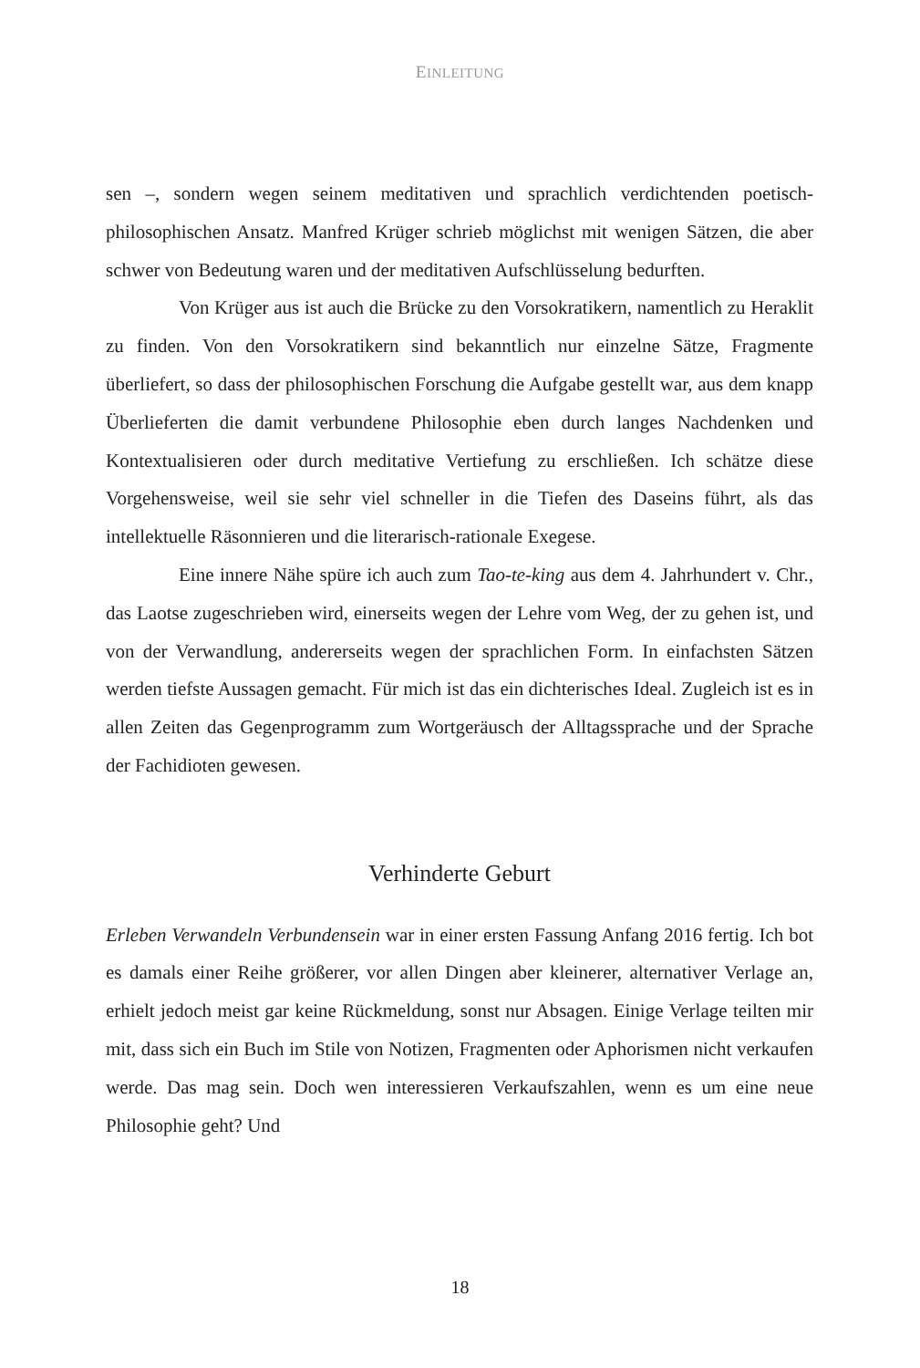EINLEITUNG
sen –, sondern wegen seinem meditativen und sprachlich verdichtenden poetisch-philosophischen Ansatz. Manfred Krüger schrieb möglichst mit wenigen Sätzen, die aber schwer von Bedeutung waren und der meditativen Aufschlüsselung bedurften.
Von Krüger aus ist auch die Brücke zu den Vorsokratikern, namentlich zu Heraklit zu finden. Von den Vorsokratikern sind bekanntlich nur einzelne Sätze, Fragmente überliefert, so dass der philosophischen Forschung die Aufgabe gestellt war, aus dem knapp Überlieferten die damit verbundene Philosophie eben durch langes Nachdenken und Kontextualisieren oder durch meditative Vertiefung zu erschließen. Ich schätze diese Vorgehensweise, weil sie sehr viel schneller in die Tiefen des Daseins führt, als das intellektuelle Räsonnieren und die literarisch-rationale Exegese.
Eine innere Nähe spüre ich auch zum Tao-te-king aus dem 4. Jahrhundert v. Chr., das Laotse zugeschrieben wird, einerseits wegen der Lehre vom Weg, der zu gehen ist, und von der Verwandlung, andererseits wegen der sprachlichen Form. In einfachsten Sätzen werden tiefste Aussagen gemacht. Für mich ist das ein dichterisches Ideal. Zugleich ist es in allen Zeiten das Gegenprogramm zum Wortgeräusch der Alltagssprache und der Sprache der Fachidioten gewesen.
Verhinderte Geburt
Erleben Verwandeln Verbundensein war in einer ersten Fassung Anfang 2016 fertig. Ich bot es damals einer Reihe größerer, vor allen Dingen aber kleinerer, alternativer Verlage an, erhielt jedoch meist gar keine Rückmeldung, sonst nur Absagen. Einige Verlage teilten mir mit, dass sich ein Buch im Stile von Notizen, Fragmenten oder Aphorismen nicht verkaufen werde. Das mag sein. Doch wen interessieren Verkaufszahlen, wenn es um eine neue Philosophie geht? Und
18